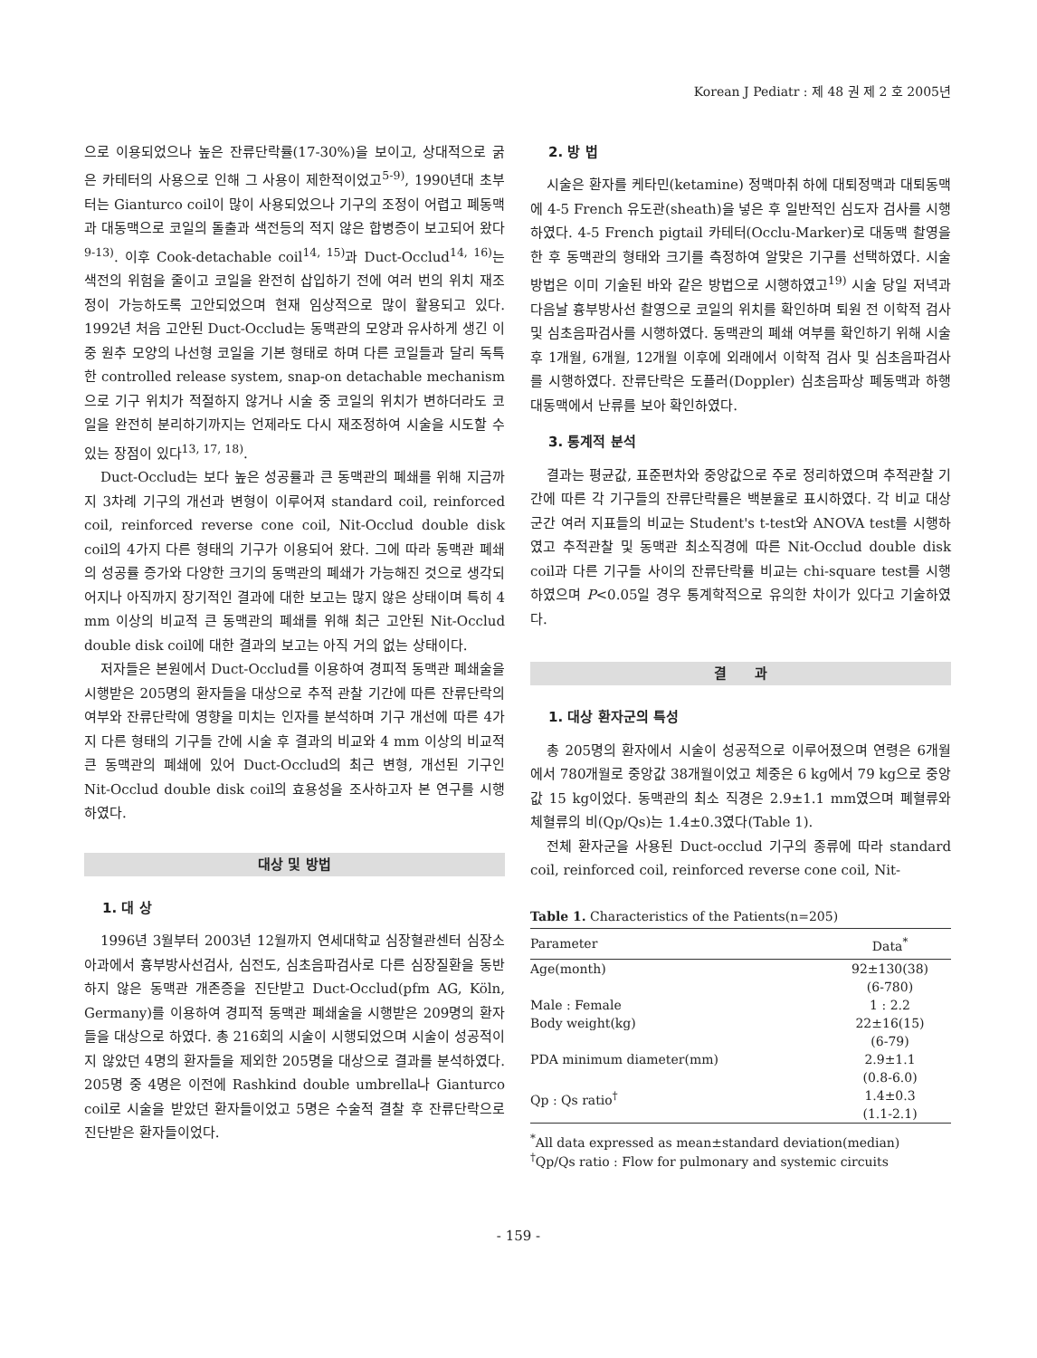Korean J Pediatr : 제 48 권 제 2 호 2005년
으로 이용되었으나 높은 잔류단락률(17-30%)을 보이고, 상대적으로 굵은 카테터의 사용으로 인해 그 사용이 제한적이었고<sup>5-9)</sup>, 1990년대 초부터는 Gianturco coil이 많이 사용되었으나 기구의 조정이 어렵고 폐동맥과 대동맥으로 코일의 돌출과 색전등의 적지 않은 합병증이 보고되어 왔다<sup>9-13)</sup>. 이후 Cook-detachable coil<sup>14, 15)</sup>과 Duct-Occlud<sup>14, 16)</sup>는 색전의 위험을 줄이고 코일을 완전히 삽입하기 전에 여러 번의 위치 재조정이 가능하도록 고안되었으며 현재 임상적으로 많이 활용되고 있다. 1992년 처음 고안된 Duct-Occlud는 동맥관의 모양과 유사하게 생긴 이중 원추 모양의 나선형 코일을 기본 형태로 하며 다른 코일들과 달리 독특한 controlled release system, snap-on detachable mechanism으로 기구 위치가 적절하지 않거나 시술 중 코일의 위치가 변하더라도 코일을 완전히 분리하기까지는 언제라도 다시 재조정하여 시술을 시도할 수 있는 장점이 있다<sup>13, 17, 18)</sup>.
Duct-Occlud는 보다 높은 성공률과 큰 동맥관의 폐쇄를 위해 지금까지 3차례 기구의 개선과 변형이 이루어져 standard coil, reinforced coil, reinforced reverse cone coil, Nit-Occlud double disk coil의 4가지 다른 형태의 기구가 이용되어 왔다. 그에 따라 동맥관 폐쇄의 성공률 증가와 다양한 크기의 동맥관의 폐쇄가 가능해진 것으로 생각되어지나 아직까지 장기적인 결과에 대한 보고는 많지 않은 상태이며 특히 4 mm 이상의 비교적 큰 동맥관의 폐쇄를 위해 최근 고안된 Nit-Occlud double disk coil에 대한 결과의 보고는 아직 거의 없는 상태이다.
저자들은 본원에서 Duct-Occlud를 이용하여 경피적 동맥관 폐쇄술을 시행받은 205명의 환자들을 대상으로 추적 관찰 기간에 따른 잔류단락의 여부와 잔류단락에 영향을 미치는 인자를 분석하며 기구 개선에 따른 4가지 다른 형태의 기구들 간에 시술 후 결과의 비교와 4 mm 이상의 비교적 큰 동맥관의 폐쇄에 있어 Duct-Occlud의 최근 변형, 개선된 기구인 Nit-Occlud double disk coil의 효용성을 조사하고자 본 연구를 시행하였다.
대상 및 방법
1. 대 상
1996년 3월부터 2003년 12월까지 연세대학교 심장혈관센터 심장소아과에서 흉부방사선검사, 심전도, 심초음파검사로 다른 심장질환을 동반하지 않은 동맥관 개존증을 진단받고 Duct-Occlud(pfm AG, Köln, Germany)를 이용하여 경피적 동맥관 폐쇄술을 시행받은 209명의 환자들을 대상으로 하였다. 총 216회의 시술이 시행되었으며 시술이 성공적이지 않았던 4명의 환자들을 제외한 205명을 대상으로 결과를 분석하였다. 205명 중 4명은 이전에 Rashkind double umbrella나 Gianturco coil로 시술을 받았던 환자들이었고 5명은 수술적 결찰 후 잔류단락으로 진단받은 환자들이었다.
2. 방 법
시술은 환자를 케타민(ketamine) 정맥마취 하에 대퇴정맥과 대퇴동맥에 4-5 French 유도관(sheath)을 넣은 후 일반적인 심도자 검사를 시행하였다. 4-5 French pigtail 카테터(Occlu-Marker)로 대동맥 촬영을 한 후 동맥관의 형태와 크기를 측정하여 알맞은 기구를 선택하였다. 시술 방법은 이미 기술된 바와 같은 방법으로 시행하였고<sup>19)</sup> 시술 당일 저녁과 다음날 흉부방사선 촬영으로 코일의 위치를 확인하며 퇴원 전 이학적 검사 및 심초음파검사를 시행하였다. 동맥관의 폐쇄 여부를 확인하기 위해 시술 후 1개월, 6개월, 12개월 이후에 외래에서 이학적 검사 및 심초음파검사를 시행하였다. 잔류단락은 도플러(Doppler) 심초음파상 폐동맥과 하행대동맥에서 난류를 보아 확인하였다.
3. 통계적 분석
결과는 평균값, 표준편차와 중앙값으로 주로 정리하였으며 추적관찰 기간에 따른 각 기구들의 잔류단락률은 백분율로 표시하였다. 각 비교 대상 군간 여러 지표들의 비교는 Student's t-test와 ANOVA test를 시행하였고 추적관찰 및 동맥관 최소직경에 따른 Nit-Occlud double disk coil과 다른 기구들 사이의 잔류단락률 비교는 chi-square test를 시행하였으며 P<0.05일 경우 통계학적으로 유의한 차이가 있다고 기술하였다.
결 과
1. 대상 환자군의 특성
총 205명의 환자에서 시술이 성공적으로 이루어졌으며 연령은 6개월에서 780개월로 중앙값 38개월이었고 체중은 6 kg에서 79 kg으로 중앙값 15 kg이었다. 동맥관의 최소 직경은 2.9±1.1 mm였으며 폐혈류와 체혈류의 비(Qp/Qs)는 1.4±0.3였다(Table 1).
전체 환자군을 사용된 Duct-occlud 기구의 종류에 따라 standard coil, reinforced coil, reinforced reverse cone coil, Nit-
Table 1. Characteristics of the Patients(n=205)
| Parameter | Data<sup>*</sup> |
| --- | --- |
| Age(month) | 92±130(38) (6-780) |
| Male : Female | 1 : 2.2 |
| Body weight(kg) | 22±16(15) (6-79) |
| PDA minimum diameter(mm) | 2.9±1.1 (0.8-6.0) |
| Qp : Qs ratio<sup>†</sup> | 1.4±0.3 (1.1-2.1) |
<sup>*</sup> All data expressed as mean±standard deviation(median)
<sup>†</sup> Qp/Qs ratio : Flow for pulmonary and systemic circuits
- 159 -